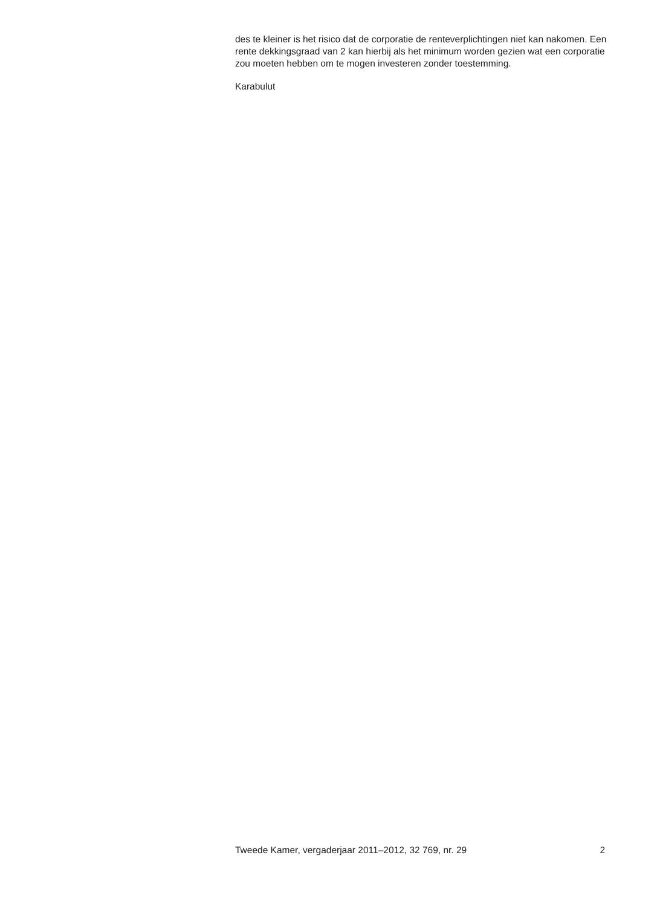des te kleiner is het risico dat de corporatie de renteverplichtingen niet kan nakomen. Een rente dekkingsgraad van 2 kan hierbij als het minimum worden gezien wat een corporatie zou moeten hebben om te mogen investeren zonder toestemming.
Karabulut
Tweede Kamer, vergaderjaar 2011–2012, 32 769, nr. 29 2